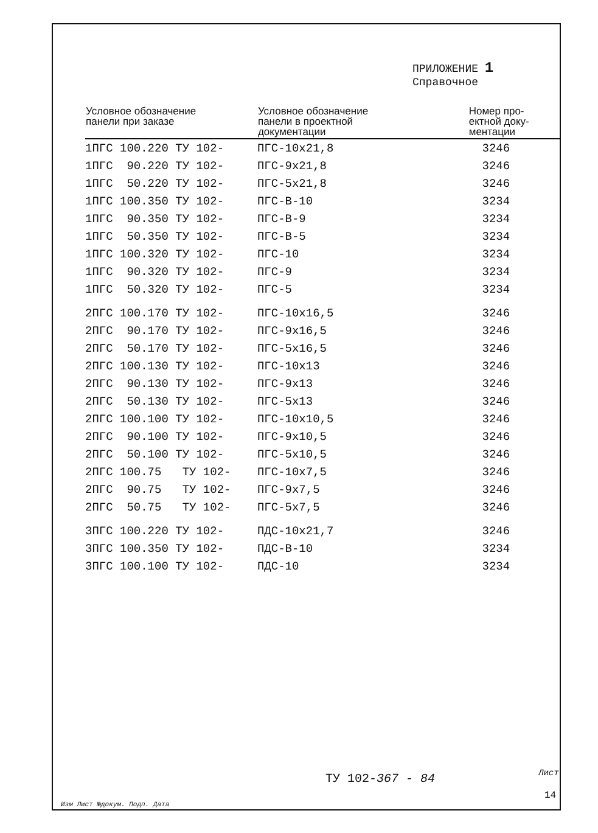ПРИЛОЖЕНИЕ 1
Справочное
| Условное обозначение панели при заказе | Условное обозначение панели в проектной документации | Номер про- ектной доку- ментации |
| --- | --- | --- |
| 1ПГС 100.220 ТУ 102- | ПГС-10х21,8 | 3246 |
| 1ПГС 90.220 ТУ 102- | ПГС-9х21,8 | 3246 |
| 1ПГС 50.220 ТУ 102- | ПГС-5х21,8 | 3246 |
| 1ПГС 100.350 ТУ 102- | ПГС-В-10 | 3234 |
| 1ПГС 90.350 ТУ 102- | ПГС-В-9 | 3234 |
| 1ПГС 50.350 ТУ 102- | ПГС-В-5 | 3234 |
| 1ПГС 100.320 ТУ 102- | ПГС-10 | 3234 |
| 1ПГС 90.320 ТУ 102- | ПГС-9 | 3234 |
| 1ПГС 50.320 ТУ 102- | ПГС-5 | 3234 |
| 2ПГС 100.170 ТУ 102- | ПГС-10х16,5 | 3246 |
| 2ПГС 90.170 ТУ 102- | ПГС-9х16,5 | 3246 |
| 2ПГС 50.170 ТУ 102- | ПГС-5х16,5 | 3246 |
| 2ПГС 100.130 ТУ 102- | ПГС-10х13 | 3246 |
| 2ПГС 90.130 ТУ 102- | ПГС-9х13 | 3246 |
| 2ПГС 50.130 ТУ 102- | ПГС-5х13 | 3246 |
| 2ПГС 100.100 ТУ 102- | ПГС-10х10,5 | 3246 |
| 2ПГС 90.100 ТУ 102- | ПГС-9х10,5 | 3246 |
| 2ПГС 50.100 ТУ 102- | ПГС-5х10,5 | 3246 |
| 2ПГС 100.75 ТУ 102- | ПГС-10х7,5 | 3246 |
| 2ПГС 90.75 ТУ 102- | ПГС-9х7,5 | 3246 |
| 2ПГС 50.75 ТУ 102- | ПГС-5х7,5 | 3246 |
| 3ПГС 100.220 ТУ 102- | ПДС-10х21,7 | 3246 |
| 3ПГС 100.350 ТУ 102- | ПДС-В-10 | 3234 |
| 3ПГС 100.100 ТУ 102- | ПДС-10 | 3234 |
ТУ 102-367 - 84 Лист
14
Изм Лист №докум. Подп. Дата